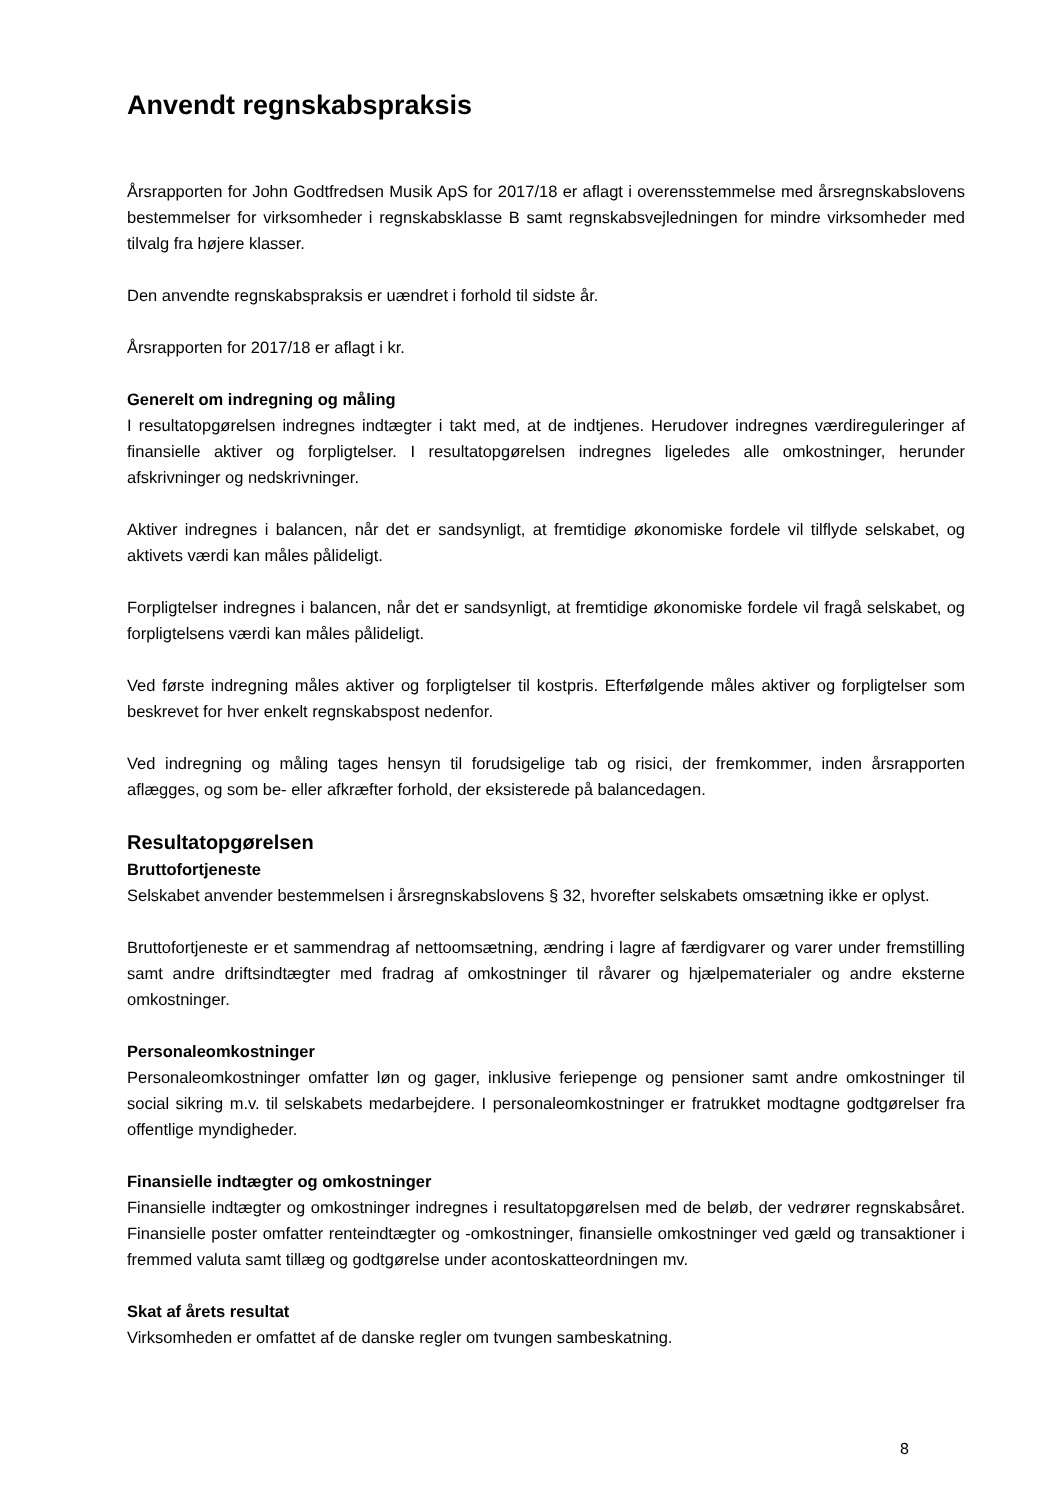Anvendt regnskabspraksis
Årsrapporten for John Godtfredsen Musik ApS for 2017/18 er aflagt i overensstemmelse med årsregnskabslovens bestemmelser for virksomheder i regnskabsklasse B samt regnskabsvejledningen for mindre virksomheder med tilvalg fra højere klasser.
Den anvendte regnskabspraksis er uændret i forhold til sidste år.
Årsrapporten for 2017/18 er aflagt i kr.
Generelt om indregning og måling
I resultatopgørelsen indregnes indtægter i takt med, at de indtjenes. Herudover indregnes værdireguleringer af finansielle aktiver og forpligtelser. I resultatopgørelsen indregnes ligeledes alle omkostninger, herunder afskrivninger og nedskrivninger.
Aktiver indregnes i balancen, når det er sandsynligt, at fremtidige økonomiske fordele vil tilflyde selskabet, og aktivets værdi kan måles pålideligt.
Forpligtelser indregnes i balancen, når det er sandsynligt, at fremtidige økonomiske fordele vil fragå selskabet, og forpligtelsens værdi kan måles pålideligt.
Ved første indregning måles aktiver og forpligtelser til kostpris. Efterfølgende måles aktiver og forpligtelser som beskrevet for hver enkelt regnskabspost nedenfor.
Ved indregning og måling tages hensyn til forudsigelige tab og risici, der fremkommer, inden årsrapporten aflægges, og som be- eller afkræfter forhold, der eksisterede på balancedagen.
Resultatopgørelsen
Bruttofortjeneste
Selskabet anvender bestemmelsen i årsregnskabslovens § 32, hvorefter selskabets omsætning ikke er oplyst.
Bruttofortjeneste er et sammendrag af nettoomsætning, ændring i lagre af færdigvarer og varer under fremstilling samt andre driftsindtægter med fradrag af omkostninger til råvarer og hjælpematerialer og andre eksterne omkostninger.
Personaleomkostninger
Personaleomkostninger omfatter løn og gager, inklusive feriepenge og pensioner samt andre omkostninger til social sikring m.v. til selskabets medarbejdere. I personaleomkostninger er fratrukket modtagne godtgørelser fra offentlige myndigheder.
Finansielle indtægter og omkostninger
Finansielle indtægter og omkostninger indregnes i resultatopgørelsen med de beløb, der vedrører regnskabsåret. Finansielle poster omfatter renteindtægter og -omkostninger, finansielle omkostninger ved gæld og transaktioner i fremmed valuta samt tillæg og godtgørelse under acontoskatteordningen mv.
Skat af årets resultat
Virksomheden er omfattet af de danske regler om tvungen sambeskatning.
8